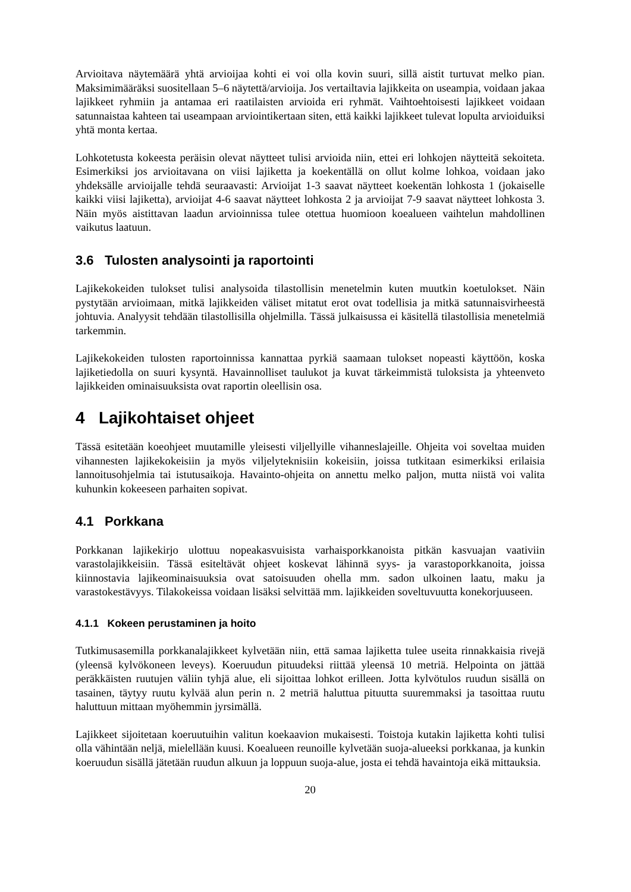Arvioitava näytemäärä yhtä arvioijaa kohti ei voi olla kovin suuri, sillä aistit turtuvat melko pian. Maksimimääräksi suositellaan 5–6 näytettä/arvioija. Jos vertailtavia lajikkeita on useampia, voidaan jakaa lajikkeet ryhmiin ja antamaa eri raatilaisten arvioida eri ryhmät. Vaihtoehtoisesti lajikkeet voidaan satunnaistaa kahteen tai useampaan arviointikertaan siten, että kaikki lajikkeet tulevat lopulta arvioiduiksi yhtä monta kertaa.
Lohkotetusta kokeesta peräisin olevat näytteet tulisi arvioida niin, ettei eri lohkojen näytteitä sekoiteta. Esimerkiksi jos arvioitavana on viisi lajiketta ja koekentällä on ollut kolme lohkoa, voidaan jako yhdeksälle arvioijalle tehdä seuraavasti: Arvioijat 1-3 saavat näytteet koekentän lohkosta 1 (jokaiselle kaikki viisi lajiketta), arvioijat 4-6 saavat näytteet lohkosta 2 ja arvioijat 7-9 saavat näytteet lohkosta 3. Näin myös aistittavan laadun arvioinnissa tulee otettua huomioon koealueen vaihtelun mahdollinen vaikutus laatuun.
3.6 Tulosten analysointi ja raportointi
Lajikekokeiden tulokset tulisi analysoida tilastollisin menetelmin kuten muutkin koetulokset. Näin pystytään arvioimaan, mitkä lajikkeiden väliset mitatut erot ovat todellisia ja mitkä satunnaisvirheestä johtuvia. Analyysit tehdään tilastollisilla ohjelmilla. Tässä julkaisussa ei käsitellä tilastollisia menetelmiä tarkemmin.
Lajikekokeiden tulosten raportoinnissa kannattaa pyrkiä saamaan tulokset nopeasti käyttöön, koska lajiketiedolla on suuri kysyntä. Havainnolliset taulukot ja kuvat tärkeimmistä tuloksista ja yhteenveto lajikkeiden ominaisuuksista ovat raportin oleellisin osa.
4 Lajikohtaiset ohjeet
Tässä esitetään koeohjeet muutamille yleisesti viljellyille vihanneslajeille. Ohjeita voi soveltaa muiden vihannesten lajikekokeisiin ja myös viljelyteknisiin kokeisiin, joissa tutkitaan esimerkiksi erilaisia lannoitusohjelmia tai istutusaikoja. Havainto-ohjeita on annettu melko paljon, mutta niistä voi valita kuhunkin kokeeseen parhaiten sopivat.
4.1 Porkkana
Porkkanan lajikekirjo ulottuu nopeakasvuisista varhaisporkkanoista pitkän kasvuajan vaativiin varastolajikkeisiin. Tässä esiteltävät ohjeet koskevat lähinnä syys- ja varastoporkkanoita, joissa kiinnostavia lajikeominaisuuksia ovat satoisuuden ohella mm. sadon ulkoinen laatu, maku ja varastokestävyys. Tilakokeissa voidaan lisäksi selvittää mm. lajikkeiden soveltuvuutta konekorjuuseen.
4.1.1 Kokeen perustaminen ja hoito
Tutkimusasemilla porkkanalajikkeet kylvetään niin, että samaa lajiketta tulee useita rinnakkaisia rivejä (yleensä kylvökoneen leveys). Koeruudun pituudeksi riittää yleensä 10 metriä. Helpointa on jättää peräkkäisten ruutujen väliin tyhjä alue, eli sijoittaa lohkot erilleen. Jotta kylvötulos ruudun sisällä on tasainen, täytyy ruutu kylvää alun perin n. 2 metriä haluttua pituutta suuremmaksi ja tasoittaa ruutu haluttuun mittaan myöhemmin jyrsimällä.
Lajikkeet sijoitetaan koeruutuihin valitun koekaavion mukaisesti. Toistoja kutakin lajiketta kohti tulisi olla vähintään neljä, mielellään kuusi. Koealueen reunoille kylvetään suoja-alueeksi porkkanaa, ja kunkin koeruudun sisällä jätetään ruudun alkuun ja loppuun suoja-alue, josta ei tehdä havaintoja eikä mittauksia.
20